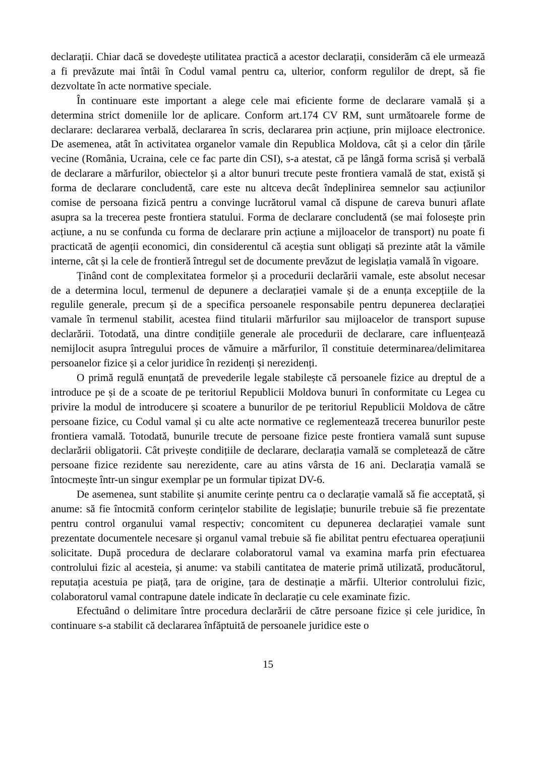declarații. Chiar dacă se dovedește utilitatea practică a acestor declarații, considerăm că ele urmează a fi prevăzute mai întâi în Codul vamal pentru ca, ulterior, conform regulilor de drept, să fie dezvoltate în acte normative speciale.
În continuare este important a alege cele mai eficiente forme de declarare vamală și a determina strict domeniile lor de aplicare. Conform art.174 CV RM, sunt următoarele forme de declarare: declararea verbală, declararea în scris, declararea prin acțiune, prin mijloace electronice. De asemenea, atât în activitatea organelor vamale din Republica Moldova, cât și a celor din țările vecine (România, Ucraina, cele ce fac parte din CSI), s-a atestat, că pe lângă forma scrisă și verbală de declarare a mărfurilor, obiectelor și a altor bunuri trecute peste frontiera vamală de stat, există și forma de declarare concludentă, care este nu altceva decât îndeplinirea semnelor sau acțiunilor comise de persoana fizică pentru a convinge lucrătorul vamal că dispune de careva bunuri aflate asupra sa la trecerea peste frontiera statului. Forma de declarare concludentă (se mai folosește prin acțiune, a nu se confunda cu forma de declarare prin acțiune a mijloacelor de transport) nu poate fi practicată de agenții economici, din considerentul că aceștia sunt obligați să prezinte atât la vămile interne, cât și la cele de frontieră întregul set de documente prevăzut de legislația vamală în vigoare.
Ținând cont de complexitatea formelor și a procedurii declarării vamale, este absolut necesar de a determina locul, termenul de depunere a declarației vamale și de a enunța excepțiile de la regulile generale, precum și de a specifica persoanele responsabile pentru depunerea declarației vamale în termenul stabilit, acestea fiind titularii mărfurilor sau mijloacelor de transport supuse declarării. Totodată, una dintre condițiile generale ale procedurii de declarare, care influențează nemijlocit asupra întregului proces de vămuire a mărfurilor, îl constituie determinarea/delimitarea persoanelor fizice și a celor juridice în rezidenți și nerezidenți.
O primă regulă enunțată de prevederile legale stabilește că persoanele fizice au dreptul de a introduce pe și de a scoate de pe teritoriul Republicii Moldova bunuri în conformitate cu Legea cu privire la modul de introducere și scoatere a bunurilor de pe teritoriul Republicii Moldova de către persoane fizice, cu Codul vamal și cu alte acte normative ce reglementează trecerea bunurilor peste frontiera vamală. Totodată, bunurile trecute de persoane fizice peste frontiera vamală sunt supuse declarării obligatorii. Cât privește condițiile de declarare, declarația vamală se completează de către persoane fizice rezidente sau nerezidente, care au atins vârsta de 16 ani. Declarația vamală se întocmește într-un singur exemplar pe un formular tipizat DV-6.
De asemenea, sunt stabilite și anumite cerințe pentru ca o declarație vamală să fie acceptată, și anume: să fie întocmită conform cerințelor stabilite de legislație; bunurile trebuie să fie prezentate pentru control organului vamal respectiv; concomitent cu depunerea declarației vamale sunt prezentate documentele necesare și organul vamal trebuie să fie abilitat pentru efectuarea operațiunii solicitate. După procedura de declarare colaboratorul vamal va examina marfa prin efectuarea controlului fizic al acesteia, și anume: va stabili cantitatea de materie primă utilizată, producătorul, reputația acestuia pe piață, țara de origine, țara de destinație a mărfii. Ulterior controlului fizic, colaboratorul vamal contrapune datele indicate în declarație cu cele examinate fizic.
Efectuând o delimitare între procedura declarării de către persoane fizice și cele juridice, în continuare s-a stabilit că declararea înfăptuită de persoanele juridice este o
15